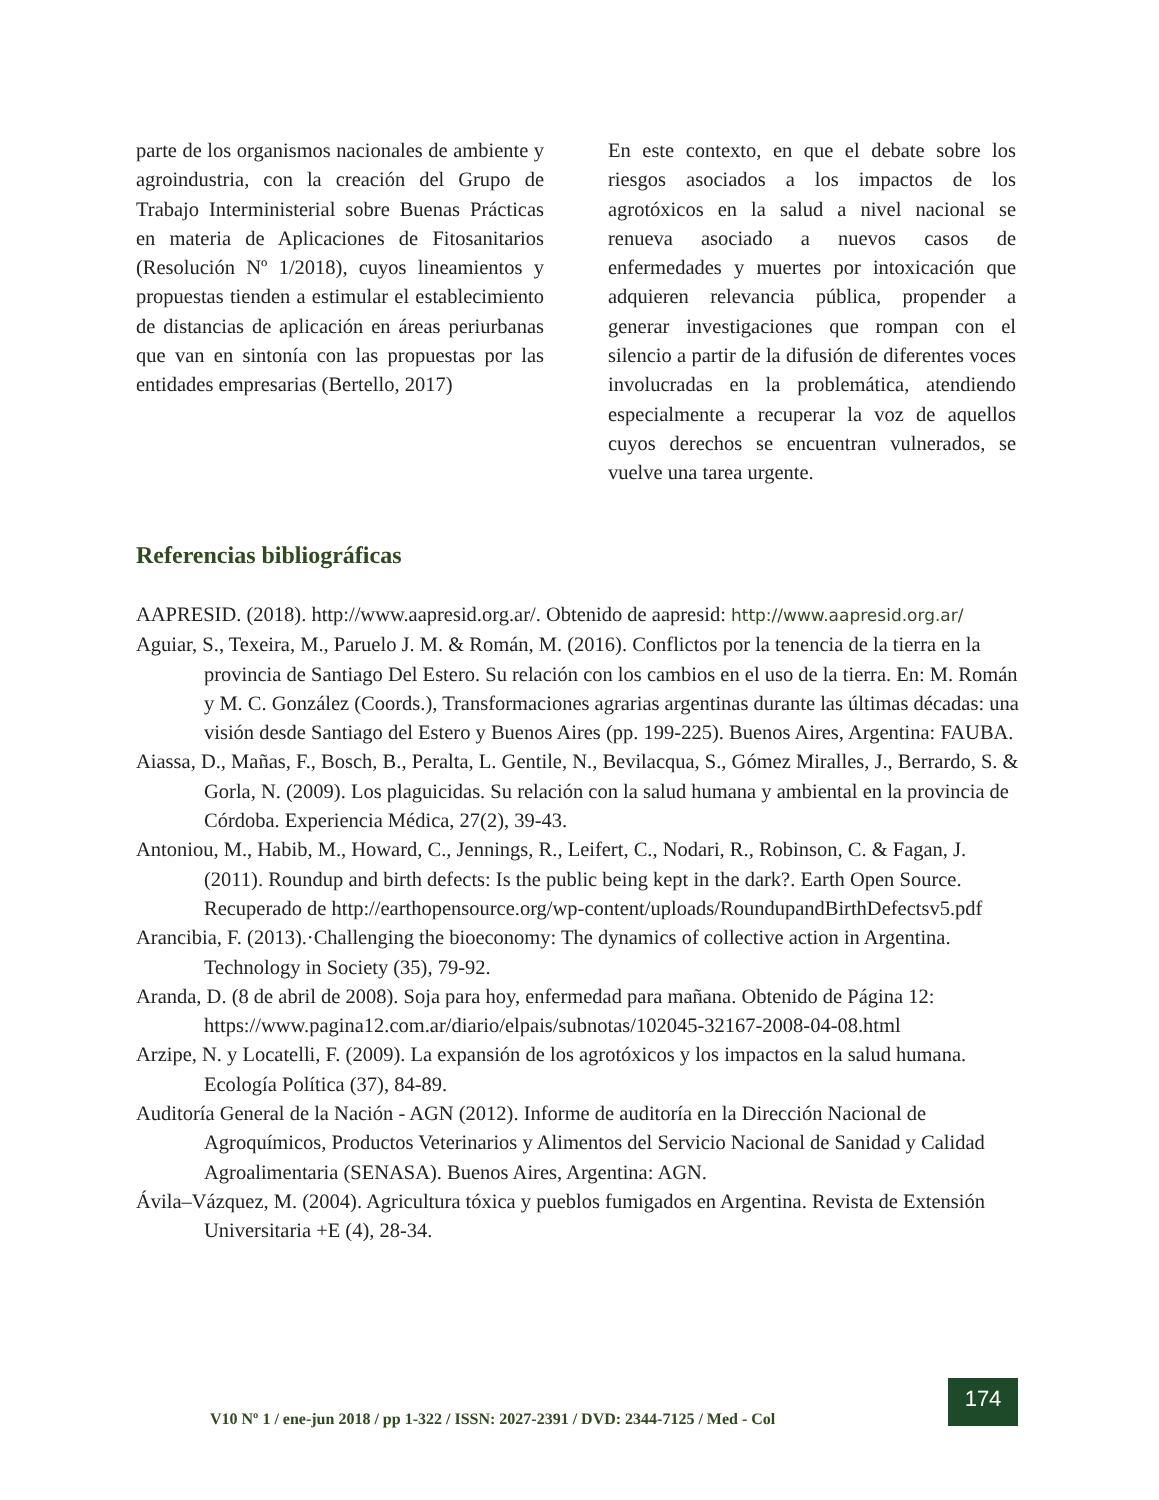parte de los organismos nacionales de ambiente y agroindustria, con la creación del Grupo de Trabajo Interministerial sobre Buenas Prácticas en materia de Aplicaciones de Fitosanitarios (Resolución Nº 1/2018), cuyos lineamientos y propuestas tienden a estimular el establecimiento de distancias de aplicación en áreas periurbanas que van en sintonía con las propuestas por las entidades empresarias (Bertello, 2017)
En este contexto, en que el debate sobre los riesgos asociados a los impactos de los agrotóxicos en la salud a nivel nacional se renueva asociado a nuevos casos de enfermedades y muertes por intoxicación que adquieren relevancia pública, propender a generar investigaciones que rompan con el silencio a partir de la difusión de diferentes voces involucradas en la problemática, atendiendo especialmente a recuperar la voz de aquellos cuyos derechos se encuentran vulnerados, se vuelve una tarea urgente.
Referencias bibliográficas
AAPRESID. (2018). http://www.aapresid.org.ar/. Obtenido de aapresid: http://www.aapresid.org.ar/
Aguiar, S., Texeira, M., Paruelo J. M. & Román, M. (2016). Conflictos por la tenencia de la tierra en la provincia de Santiago Del Estero. Su relación con los cambios en el uso de la tierra. En: M. Román y M. C. González (Coords.), Transformaciones agrarias argentinas durante las últimas décadas: una visión desde Santiago del Estero y Buenos Aires (pp. 199-225). Buenos Aires, Argentina: FAUBA.
Aiassa, D., Mañas, F., Bosch, B., Peralta, L. Gentile, N., Bevilacqua, S., Gómez Miralles, J., Berrardo, S. & Gorla, N. (2009). Los plaguicidas. Su relación con la salud humana y ambiental en la provincia de Córdoba. Experiencia Médica, 27(2), 39-43.
Antoniou, M., Habib, M., Howard, C., Jennings, R., Leifert, C., Nodari, R., Robinson, C. & Fagan, J. (2011). Roundup and birth defects: Is the public being kept in the dark?. Earth Open Source. Recuperado de http://earthopensource.org/wp-content/uploads/RoundupandBirthDefectsv5.pdf
Arancibia, F. (2013).·Challenging the bioeconomy: The dynamics of collective action in Argentina. Technology in Society (35), 79-92.
Aranda, D. (8 de abril de 2008). Soja para hoy, enfermedad para mañana. Obtenido de Página 12: https://www.pagina12.com.ar/diario/elpais/subnotas/102045-32167-2008-04-08.html
Arzipe, N. y Locatelli, F. (2009). La expansión de los agrotóxicos y los impactos en la salud humana. Ecología Política (37), 84-89.
Auditoría General de la Nación - AGN (2012). Informe de auditoría en la Dirección Nacional de Agroquímicos, Productos Veterinarios y Alimentos del Servicio Nacional de Sanidad y Calidad Agroalimentaria (SENASA). Buenos Aires, Argentina: AGN.
Ávila–Vázquez, M. (2004). Agricultura tóxica y pueblos fumigados en Argentina. Revista de Extensión Universitaria +E (4), 28-34.
V10 Nº 1 / ene-jun 2018 / pp 1-322 / ISSN: 2027-2391 / DVD: 2344-7125 / Med - Col
174